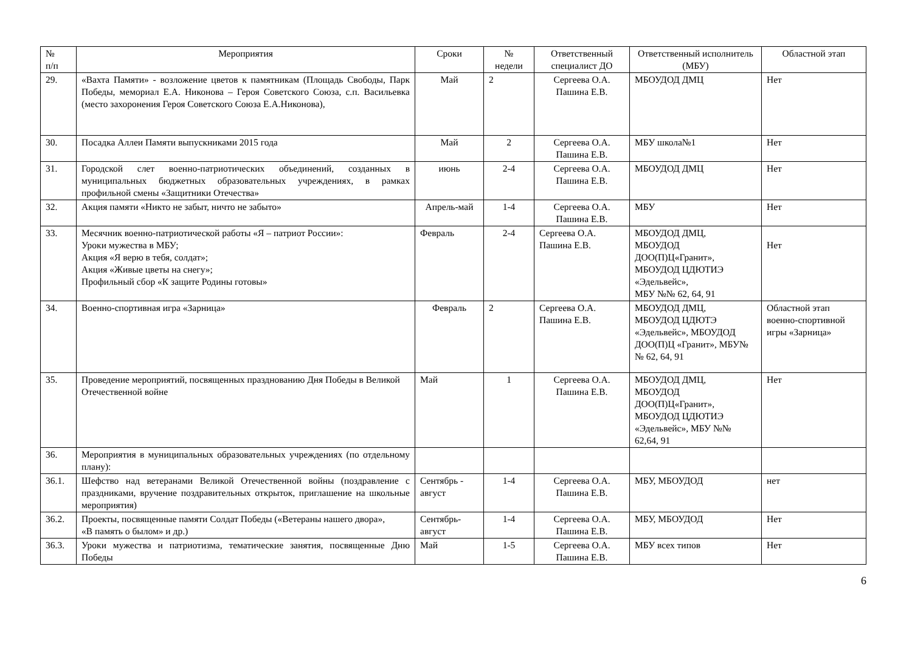| № п/п | Мероприятия | Сроки | № недели | Ответственный специалист ДО | Ответственный исполнитель (МБУ) | Областной этап |
| --- | --- | --- | --- | --- | --- | --- |
| 29. | «Вахта Памяти» - возложение цветов к памятникам (Площадь Свободы, Парк Победы, мемориал Е.А. Никонова – Героя Советского Союза, с.п. Васильевка (место захоронения Героя Советского Союза Е.А.Никонова), | Май | 2 | Сергеева О.А. Пашина Е.В. | МБОУДОД ДМЦ | Нет |
| 30. | Посадка Аллеи Памяти выпускниками 2015 года | Май | 2 | Сергеева О.А. Пашина Е.В. | МБУ школа№1 | Нет |
| 31. | Городской слет военно-патриотических объединений, созданных в муниципальных бюджетных образовательных учреждениях, в рамках профильной смены «Защитники Отечества» | июнь | 2-4 | Сергеева О.А. Пашина Е.В. | МБОУДОД ДМЦ | Нет |
| 32. | Акция памяти «Никто не забыт, ничто не забыто» | Апрель-май | 1-4 | Сергеева О.А. Пашина Е.В. | МБУ | Нет |
| 33. | Месячник военно-патриотической работы «Я – патриот России»: Уроки мужества в МБУ; Акция «Я верю в тебя, солдат»; Акция «Живые цветы на снегу»; Профильный сбор «К защите Родины готовы» | Февраль | 2-4 | Сергеева О.А. Пашина Е.В. | МБОУДОД ДМЦ, МБОУДОД ДОО(П)Ц«Гранит», МБОУДОД ЦДЮТИЭ «Эдельвейс», МБУ №№ 62, 64, 91 | Нет |
| 34. | Военно-спортивная игра «Зарница» | Февраль | 2 | Сергеева О.А. Пашина Е.В. | МБОУДОД ДМЦ, МБОУДОД ЦДЮТЭ «Эдельвейс», МБОУДОД ДОО(П)Ц «Гранит», МБУ№№ 62, 64, 91 | Областной этап военно-спортивной игры «Зарница» |
| 35. | Проведение мероприятий, посвященных празднованию Дня Победы в Великой Отечественной войне | Май | 1 | Сергеева О.А. Пашина Е.В. | МБОУДОД ДМЦ, МБОУДОД ДОО(П)Ц«Гранит», МБОУДОД ЦДЮТИЭ «Эдельвейс», МБУ №№ 62,64, 91 | Нет |
| 36. | Мероприятия в муниципальных образовательных учреждениях (по отдельному плану): | | | | | |
| 36.1. | Шефство над ветеранами Великой Отечественной войны (поздравление с праздниками, вручение поздравительных открыток, приглашение на школьные мероприятия) | Сентябрь - август | 1-4 | Сергеева О.А. Пашина Е.В. | МБУ, МБОУДОД | нет |
| 36.2. | Проекты, посвященные памяти Солдат Победы («Ветераны нашего двора», «В память о былом» и др.) | Сентябрь-август | 1-4 | Сергеева О.А. Пашина Е.В. | МБУ, МБОУДОД | Нет |
| 36.3. | Уроки мужества и патриотизма, тематические занятия, посвященные Дню Победы | Май | 1-5 | Сергеева О.А. Пашина Е.В. | МБУ всех типов | Нет |
6